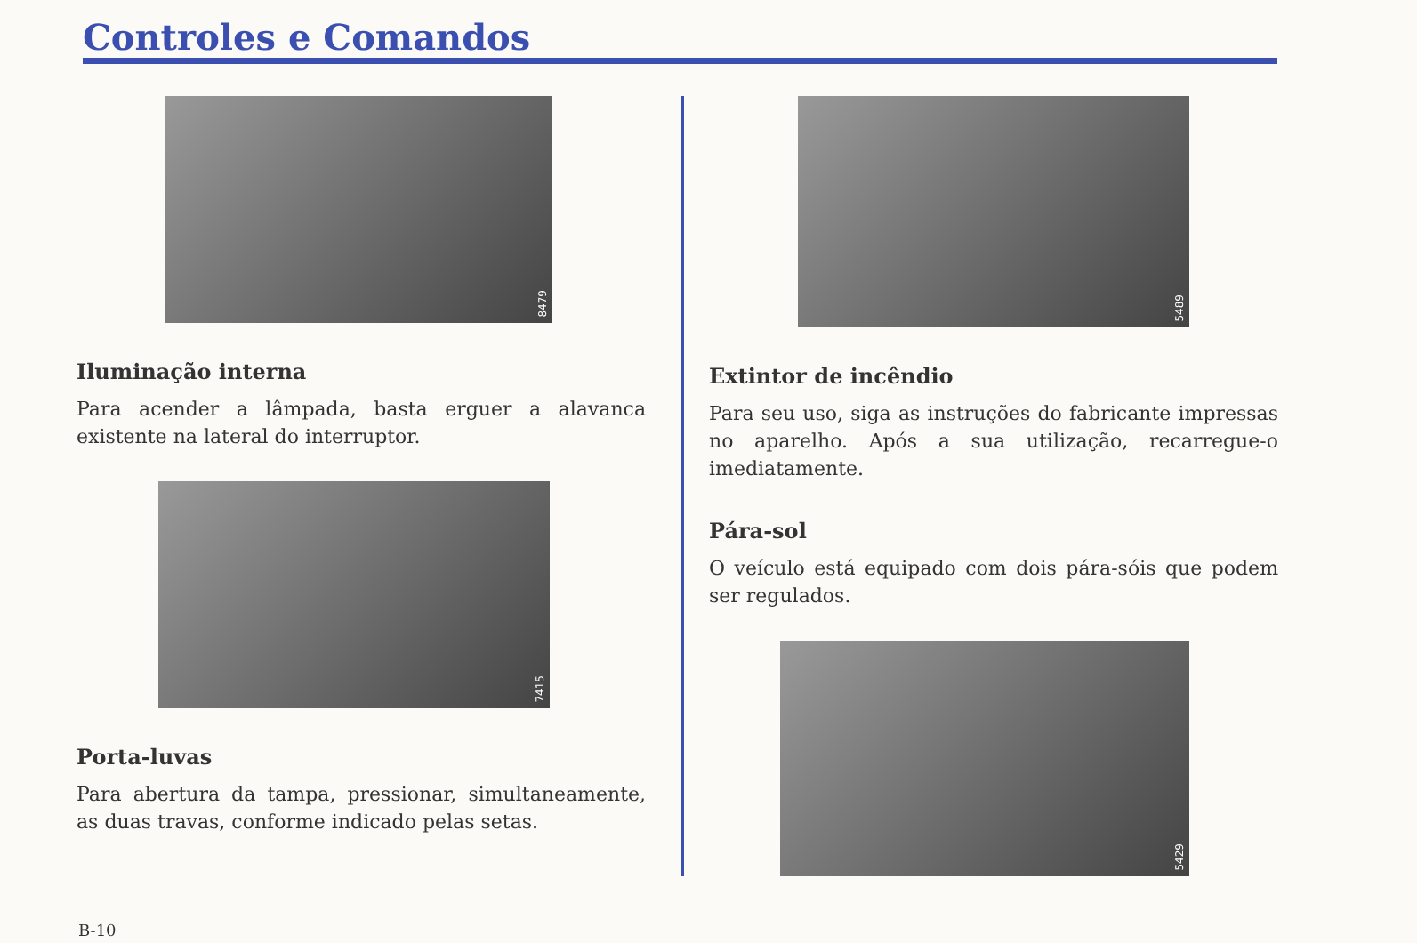Controles e Comandos
8479
Iluminação interna
Para acender a lâmpada, basta erguer a alavanca existente na lateral do interruptor.
7415
Porta-luvas
Para abertura da tampa, pressionar, simultaneamente, as duas travas, conforme indicado pelas setas.
5489
Extintor de incêndio
Para seu uso, siga as instruções do fabricante impressas no aparelho. Após a sua utilização, recarregue-o imediatamente.
Pára-sol
O veículo está equipado com dois pára-sóis que podem ser regulados.
5429
B-10